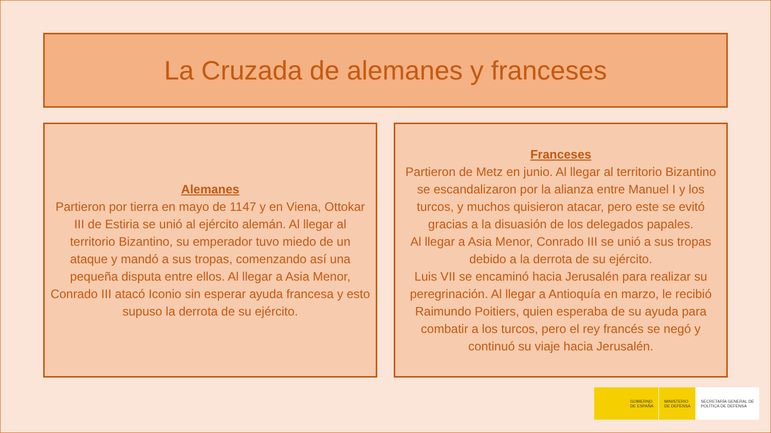La Cruzada de alemanes y franceses
Alemanes
Partieron por tierra en mayo de 1147 y en Viena, Ottokar III de Estiria se unió al ejército alemán. Al llegar al territorio Bizantino, su emperador tuvo miedo de un ataque y mandó a sus tropas, comenzando así una pequeña disputa entre ellos. Al llegar a Asia Menor, Conrado III atacó Iconio sin esperar ayuda francesa y esto supuso la derrota de su ejército.
Franceses
Partieron de Metz en junio. Al llegar al territorio Bizantino se escandalizaron por la alianza entre Manuel I y los turcos, y muchos quisieron atacar, pero este se evitó gracias a la disuasión de los delegados papales.
Al llegar a Asia Menor, Conrado III se unió a sus tropas debido a la derrota de su ejército.
Luis VII se encaminó hacia Jerusalén para realizar su peregrinación. Al llegar a Antioquía en marzo, le recibió Raimundo Poitiers, quien esperaba de su ayuda para combatir a los turcos, pero el rey francés se negó y continuó su viaje hacia Jerusalén.
GOBIERNO
DE ESPAÑA
MINISTERIO
DE DEFENSA
SECRETARÍA GENERAL DE
POLÍTICA DE DEFENSA